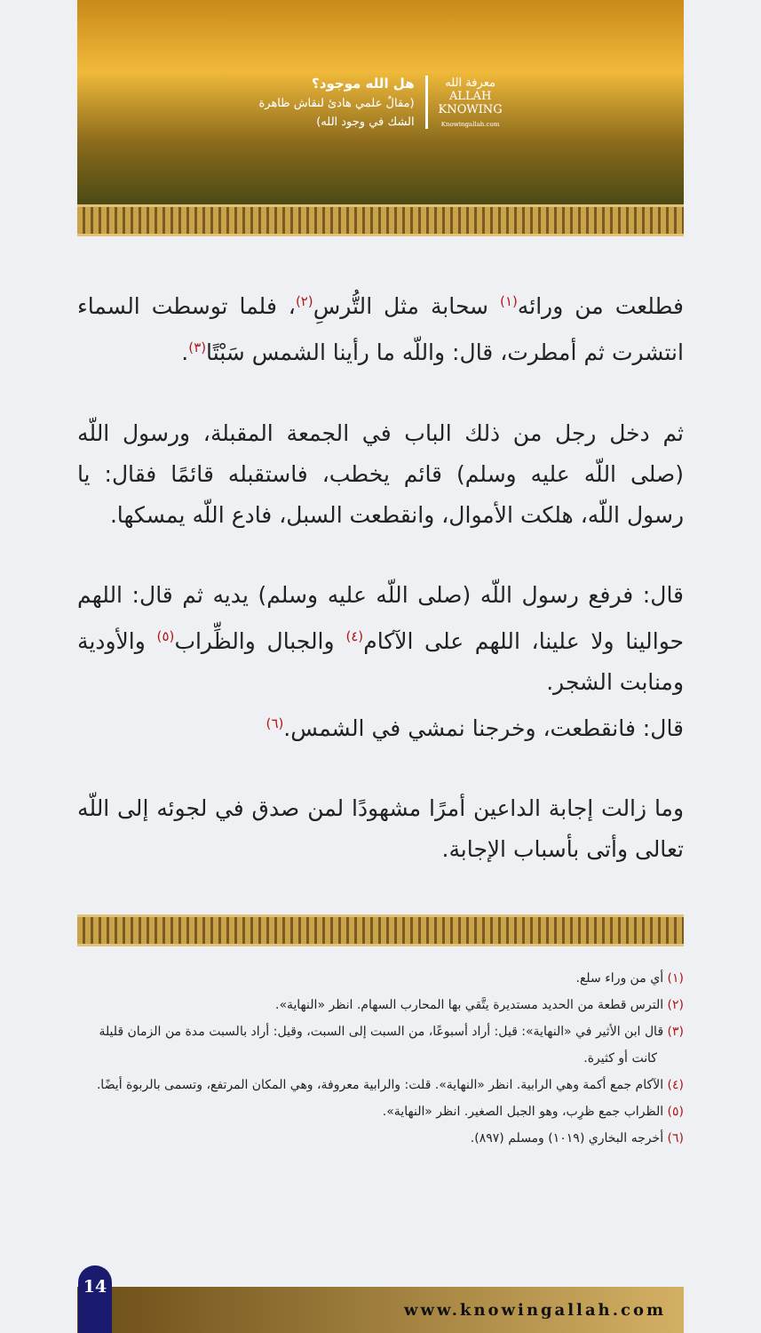معرفة الله
ALLAH
KNOWING
Knowingallah.com
هل الله موجود؟
(مقالٌ علمي هادئ لنقاش ظاهرة
الشك في وجود الله)
فطلعت من ورائه<sup>(١)</sup> سحابة مثل التُّرسِ<sup>(٢)</sup>، فلما توسطت السماء انتشرت ثم أمطرت، قال: واللّه ما رأينا الشمس سَبْتًا<sup>(٣)</sup>.
ثم دخل رجل من ذلك الباب في الجمعة المقبلة، ورسول اللّه (صلى اللّه عليه وسلم) قائم يخطب، فاستقبله قائمًا فقال: يا رسول اللّه، هلكت الأموال، وانقطعت السبل، فادع اللّه يمسكها.
قال: فرفع رسول اللّه (صلى اللّه عليه وسلم) يديه ثم قال: اللهم حوالينا ولا علينا، اللهم على الآكام<sup>(٤)</sup> والجبال والظِّراب<sup>(٥)</sup> والأودية ومنابت الشجر.
قال: فانقطعت، وخرجنا نمشي في الشمس.<sup>(٦)</sup>
وما زالت إجابة الداعين أمرًا مشهودًا لمن صدق في لجوئه إلى اللّه تعالى وأتى بأسباب الإجابة.
(١) أي من وراء سلع.
(٢) الترس قطعة من الحديد مستديرة يتَّقي بها المحارب السهام. انظر «النهاية».
(٣) قال ابن الأثير في «النهاية»: قيل: أراد أسبوعًا، من السبت إلى السبت، وقيل: أراد بالسبت مدة من الزمان قليلة كانت أو كثيرة.
(٤) الآكام جمع أكمة وهي الرابية. انظر «النهاية». قلت: والرابية معروفة، وهي المكان المرتفع، وتسمى بالربوة أيضًا.
(٥) الظراب جمع ظرِب، وهو الجبل الصغير. انظر «النهاية».
(٦) أخرجه البخاري (١٠١٩) ومسلم (٨٩٧).
www.knowingallah.com 14